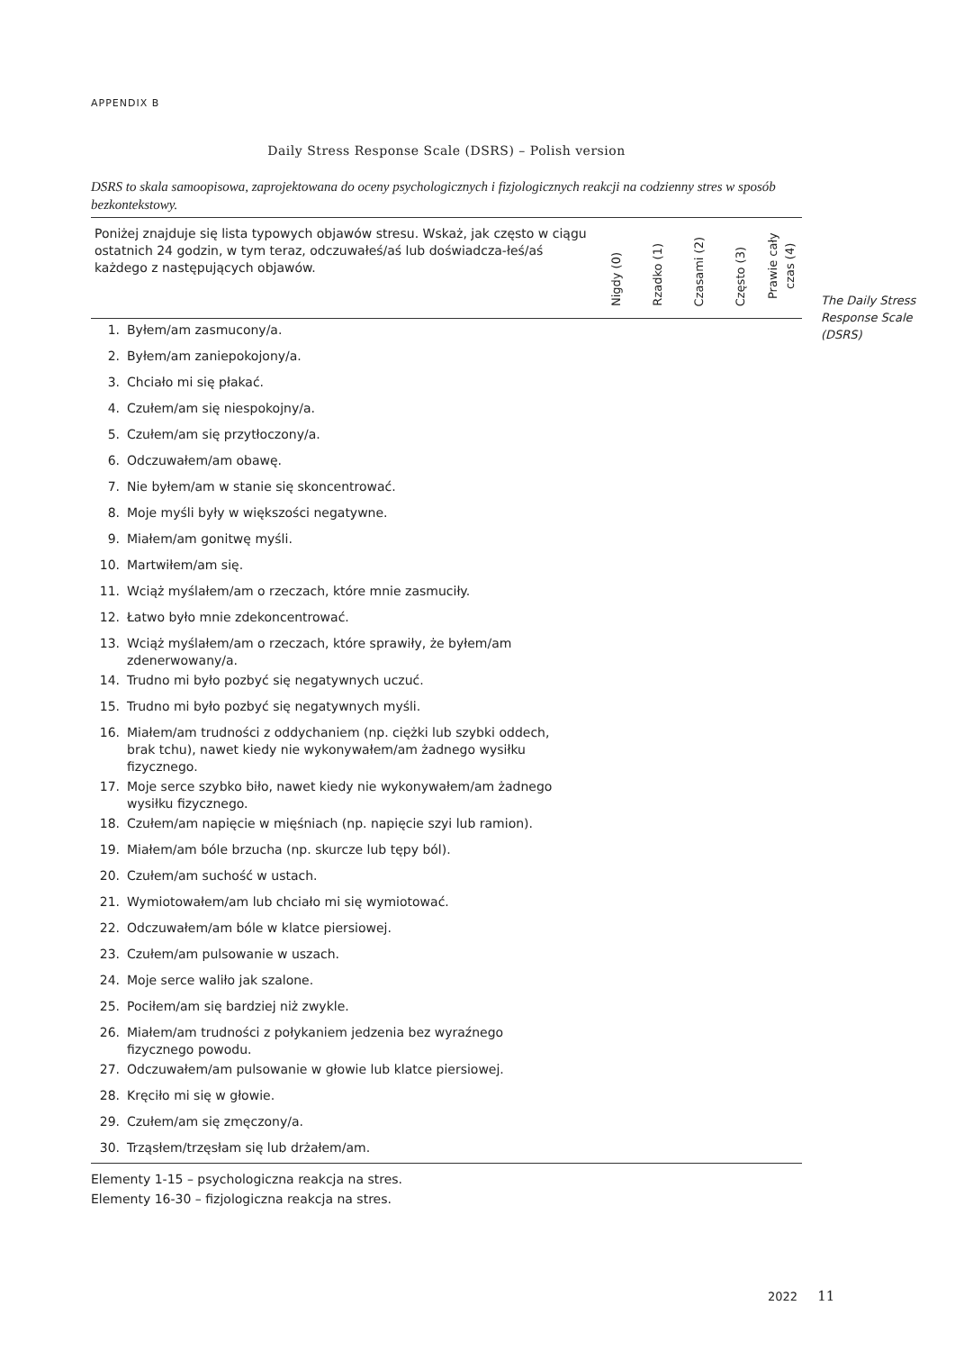APPENDIX B
Daily Stress Response Scale (DSRS) – Polish version
DSRS to skala samoopisowa, zaprojektowana do oceny psychologicznych i fizjologicznych reakcji na codzienny stres w sposób bezkontekstowy.
| Poniżej znajduje się lista typowych objawów stresu. Wskaż, jak często w ciągu ostatnich 24 godzin, w tym teraz, odczuwałeś/aś lub doświadcza-łeś/aś każdego z następujących objawów. | | Nigdy (0) | Rzadko (1) | Czasami (2) | Często (3) | Prawie cały czas (4) |
| --- | --- | --- | --- | --- | --- | --- |
| 1. | Byłem/am zasmucony/a. | | | | | |
| 2. | Byłem/am zaniepokojony/a. | | | | | |
| 3. | Chciało mi się płakać. | | | | | |
| 4. | Czułem/am się niespokojny/a. | | | | | |
| 5. | Czułem/am się przytłoczony/a. | | | | | |
| 6. | Odczuwałem/am obawę. | | | | | |
| 7. | Nie byłem/am w stanie się skoncentrować. | | | | | |
| 8. | Moje myśli były w większości negatywne. | | | | | |
| 9. | Miałem/am gonitwę myśli. | | | | | |
| 10. | Martwiłem/am się. | | | | | |
| 11. | Wciąż myślałem/am o rzeczach, które mnie zasmuciły. | | | | | |
| 12. | Łatwo było mnie zdekoncentrować. | | | | | |
| 13. | Wciąż myślałem/am o rzeczach, które sprawiły, że byłem/am zdenerwowany/a. | | | | | |
| 14. | Trudno mi było pozbyć się negatywnych uczuć. | | | | | |
| 15. | Trudno mi było pozbyć się negatywnych myśli. | | | | | |
| 16. | Miałem/am trudności z oddychaniem (np. ciężki lub szybki oddech, brak tchu), nawet kiedy nie wykonywałem/am żadnego wysiłku fizycznego. | | | | | |
| 17. | Moje serce szybko biło, nawet kiedy nie wykonywałem/am żadnego wysiłku fizycznego. | | | | | |
| 18. | Czułem/am napięcie w mięśniach (np. napięcie szyi lub ramion). | | | | | |
| 19. | Miałem/am bóle brzucha (np. skurcze lub tępy ból). | | | | | |
| 20. | Czułem/am suchość w ustach. | | | | | |
| 21. | Wymiotowałem/am lub chciało mi się wymiotować. | | | | | |
| 22. | Odczuwałem/am bóle w klatce piersiowej. | | | | | |
| 23. | Czułem/am pulsowanie w uszach. | | | | | |
| 24. | Moje serce waliło jak szalone. | | | | | |
| 25. | Pociłem/am się bardziej niż zwykle. | | | | | |
| 26. | Miałem/am trudności z połykaniem jedzenia bez wyraźnego fizycznego powodu. | | | | | |
| 27. | Odczuwałem/am pulsowanie w głowie lub klatce piersiowej. | | | | | |
| 28. | Kręciło mi się w głowie. | | | | | |
| 29. | Czułem/am się zmęczony/a. | | | | | |
| 30. | Trząsłem/trzęsłam się lub drżałem/am. | | | | | |
Elementy 1-15 – psychologiczna reakcja na stres.
Elementy 16-30 – fizjologiczna reakcja na stres.
The Daily Stress
Response Scale
(DSRS)
2022 11